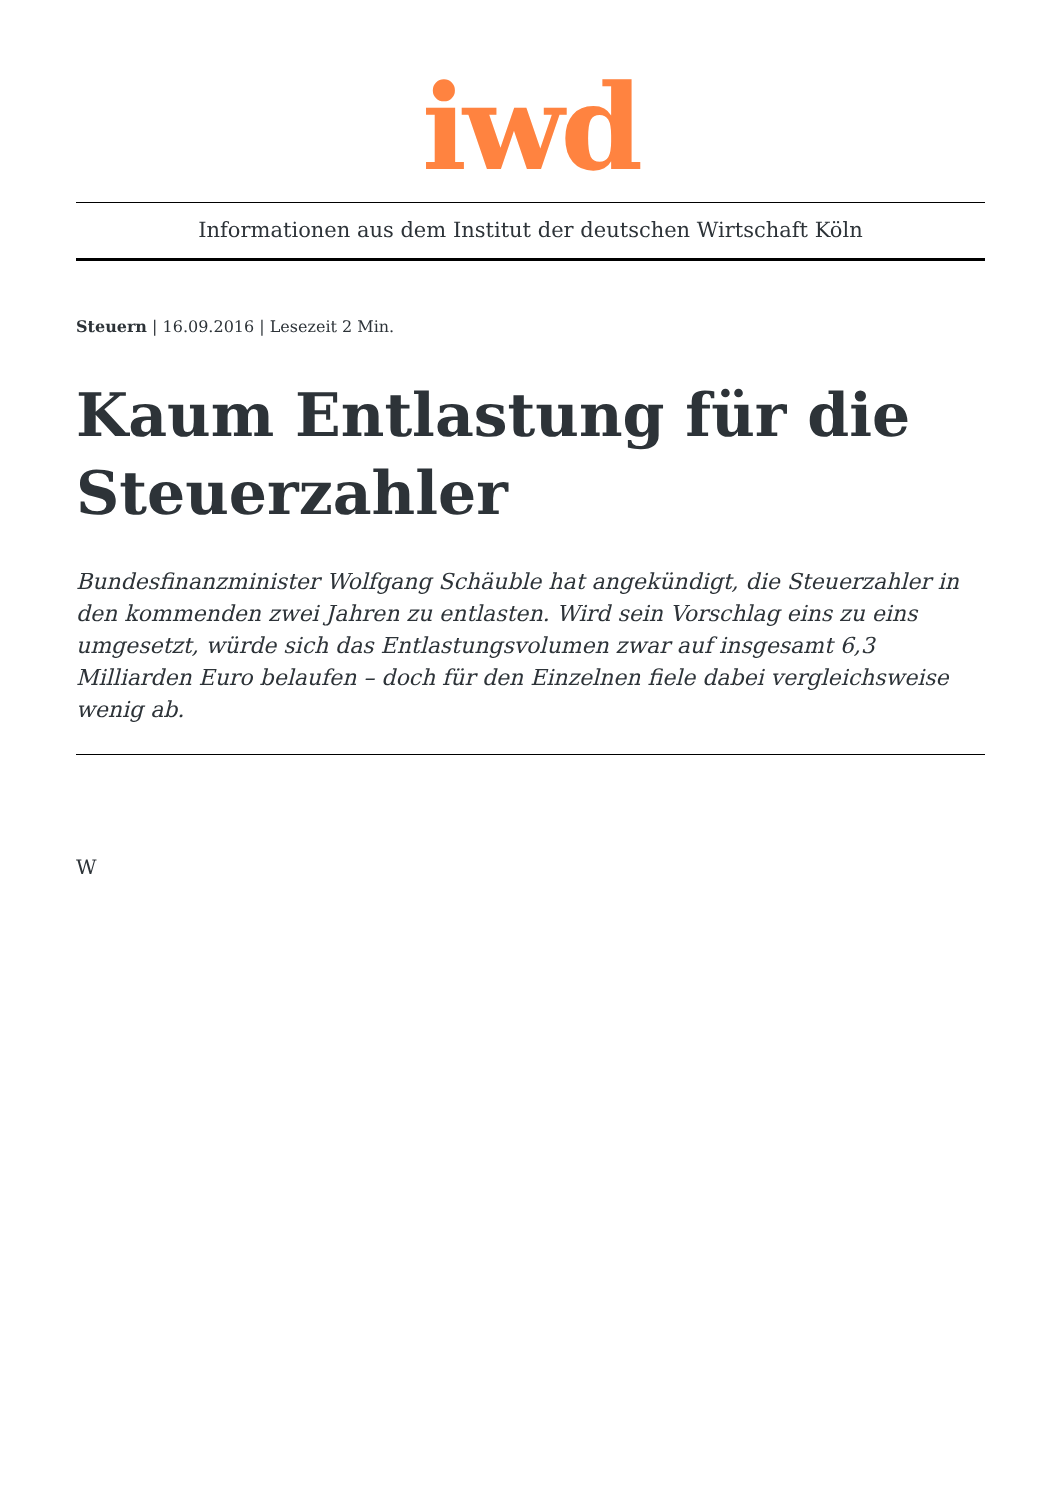iwd
Informationen aus dem Institut der deutschen Wirtschaft Köln
Steuern | 16.09.2016 | Lesezeit 2 Min.
Kaum Entlastung für die Steuerzahler
Bundesfinanzminister Wolfgang Schäuble hat angekündigt, die Steuerzahler in den kommenden zwei Jahren zu entlasten. Wird sein Vorschlag eins zu eins umgesetzt, würde sich das Entlastungsvolumen zwar auf insgesamt 6,3 Milliarden Euro belaufen – doch für den Einzelnen fiele dabei vergleichsweise wenig ab.
W